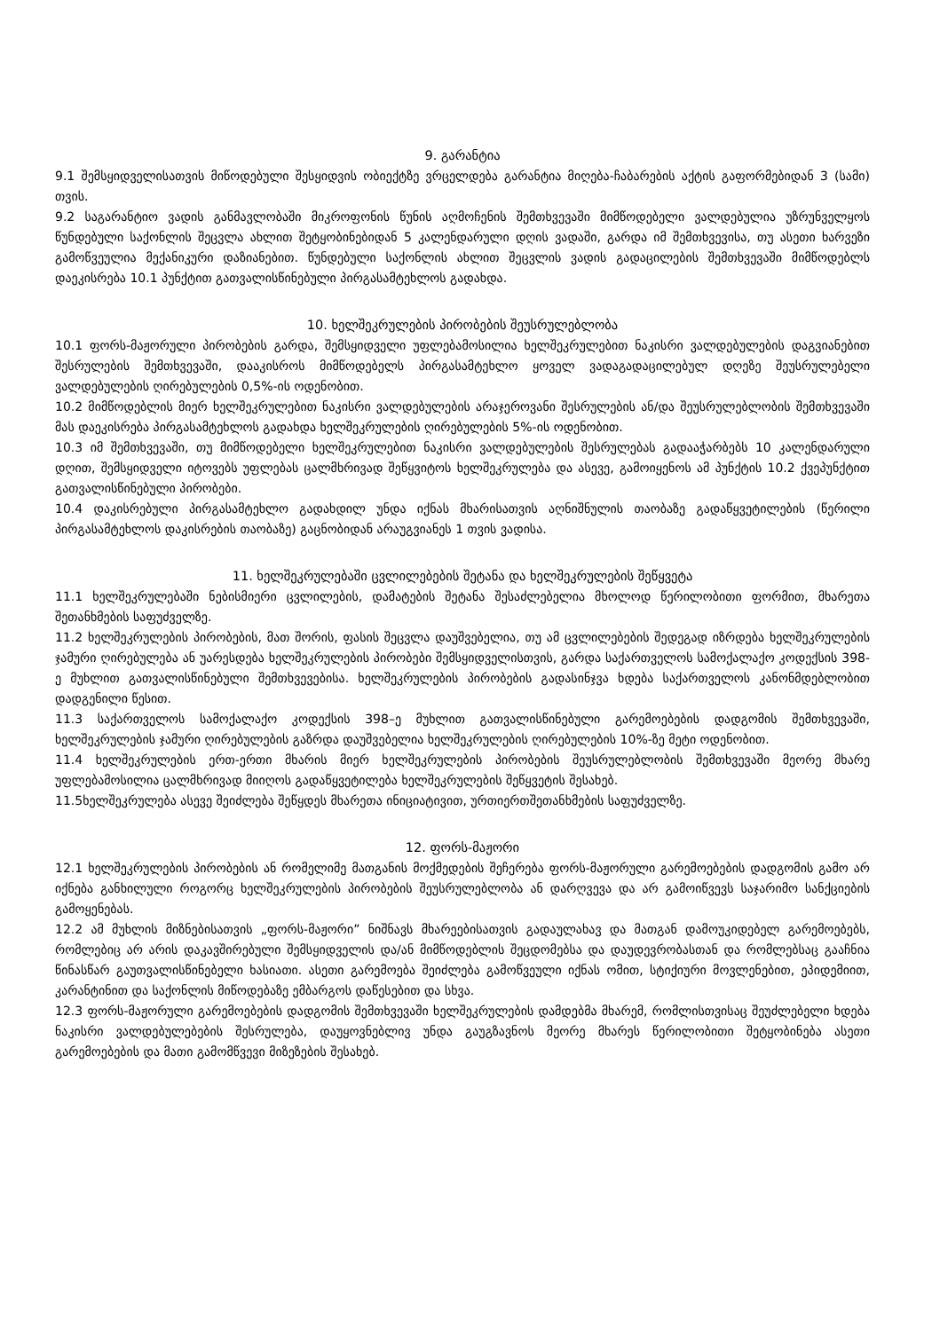9. გარანტია
9.1 შემსყიდველისათვის მიწოდებული შესყიდვის ობიექტზე ვრცელდება გარანტია მიღება-ჩაბარების აქტის გაფორმებიდან 3 (სამი) თვის.
9.2 საგარანტიო ვადის განმავლობაში მიკროფონის წუნის აღმოჩენის შემთხვევაში მიმწოდებელი ვალდებულია უზრუნველყოს წუნდებული საქონლის შეცვლა ახლით შეტყობინებიდან 5 კალენდარული დღის ვადაში, გარდა იმ შემთხვევისა, თუ ასეთი ხარვეზი გამოწვეულია მექანიკური დაზიანებით. წუნდებული საქონლის ახლით შეცვლის ვადის გადაცილების შემთხვევაში მიმწოდებლს დაეკისრება 10.1 პუნქტით გათვალისწინებული პირგასამტეხლოს გადახდა.
10. ხელშეკრულების პირობების შეუსრულებლობა
10.1 ფორს-მაჟორული პირობების გარდა, შემსყიდველი უფლებამოსილია ხელშეკრულებით ნაკისრი ვალდებულების დაგვიანებით შესრულების შემთხვევაში, დააკისროს მიმწოდებელს პირგასამტეხლო ყოველ ვადაგადაცილებულ დღეზე შეუსრულებელი ვალდებულების ღირებულების 0,5%-ის ოდენობით.
10.2 მიმწოდებლის მიერ ხელშეკრულებით ნაკისრი ვალდებულების არაჯეროვანი შესრულების ან/და შეუსრულებლობის შემთხვევაში მას დაეკისრება პირგასამტეხლოს გადახდა ხელშეკრულების ღირებულების 5%-ის ოდენობით.
10.3 იმ შემთხვევაში, თუ მიმწოდებელი ხელშეკრულებით ნაკისრი ვალდებულების შესრულებას გადააჭარბებს 10 კალენდარული დღით, შემსყიდველი იტოვებს უფლებას ცალმხრივად შეწყვიტოს ხელშეკრულება და ასევე, გამოიყენოს ამ პუნქტის 10.2 ქვეპუნქტით გათვალისწინებული პირობები.
10.4 დაკისრებული პირგასამტეხლო გადახდილ უნდა იქნას მხარისათვის აღნიშნულის თაობაზე გადაწყვეტილების (წერილი პირგასამტეხლოს დაკისრების თაობაზე) გაცნობიდან არაუგვიანეს 1 თვის ვადისა.
11. ხელშეკრულებაში ცვლილებების შეტანა და ხელშეკრულების შეწყვეტა
11.1 ხელშეკრულებაში ნებისმიერი ცვლილების, დამატების შეტანა შესაძლებელია მხოლოდ წერილობითი ფორმით, მხარეთა შეთანხმების საფუძველზე.
11.2 ხელშეკრულების პირობების, მათ შორის, ფასის შეცვლა დაუშვებელია, თუ ამ ცვლილებების შედეგად იზრდება ხელშეკრულების ჯამური ღირებულება ან უარესდება ხელშეკრულების პირობები შემსყიდველისთვის, გარდა საქართველოს სამოქალაქო კოდექსის 398-ე მუხლით გათვალისწინებული შემთხვევებისა. ხელშეკრულების პირობების გადასინჯვა ხდება საქართველოს კანონმდებლობით დადგენილი წესით.
11.3 საქართველოს სამოქალაქო კოდექსის 398–ე მუხლით გათვალისწინებული გარემოებების დადგომის შემთხვევაში, ხელშეკრულების ჯამური ღირებულების გაზრდა დაუშვებელია ხელშეკრულების ღირებულების 10%-ზე მეტი ოდენობით.
11.4 ხელშეკრულების ერთ-ერთი მხარის მიერ ხელშეკრულების პირობების შეუსრულებლობის შემთხვევაში მეორე მხარე უფლებამოსილია ცალმხრივად მიიღოს გადაწყვეტილება ხელშეკრულების შეწყვეტის შესახებ.
11.5ხელშეკრულება ასევე შეიძლება შეწყდეს მხარეთა ინიციატივით, ურთიერთშეთანხმების საფუძველზე.
12. ფორს-მაჟორი
12.1 ხელშეკრულების პირობების ან რომელიმე მათგანის მოქმედების შეჩერება ფორს-მაჟორული გარემოებების დადგომის გამო არ იქნება განხილული როგორც ხელშეკრულების პირობების შეუსრულებლობა ან დარღვევა და არ გამოიწვევს საჯარიმო სანქციების გამოყენებას.
12.2 ამ მუხლის მიზნებისათვის „ფორს-მაჟორი” ნიშნავს მხარეებისათვის გადაულახავ და მათგან დამოუკიდებელ გარემოებებს, რომლებიც არ არის დაკავშირებული შემსყიდველის და/ან მიმწოდებლის შეცდომებსა და დაუდევრობასთან და რომლებსაც გააჩნია წინასწარ გაუთვალისწინებელი ხასიათი. ასეთი გარემოება შეიძლება გამოწვეული იქნას ომით, სტიქიური მოვლენებით, ეპიდემიით, კარანტინით და საქონლის მიწოდებაზე ემბარგოს დაწესებით და სხვა.
12.3 ფორს-მაჟორული გარემოებების დადგომის შემთხვევაში ხელშეკრულების დამდებმა მხარემ, რომლისთვისაც შეუძლებელი ხდება ნაკისრი ვალდებულებების შესრულება, დაუყოვნებლივ უნდა გაუგზავნოს მეორე მხარეს წერილობითი შეტყობინება ასეთი გარემოებების და მათი გამომწვევი მიზეზების შესახებ.